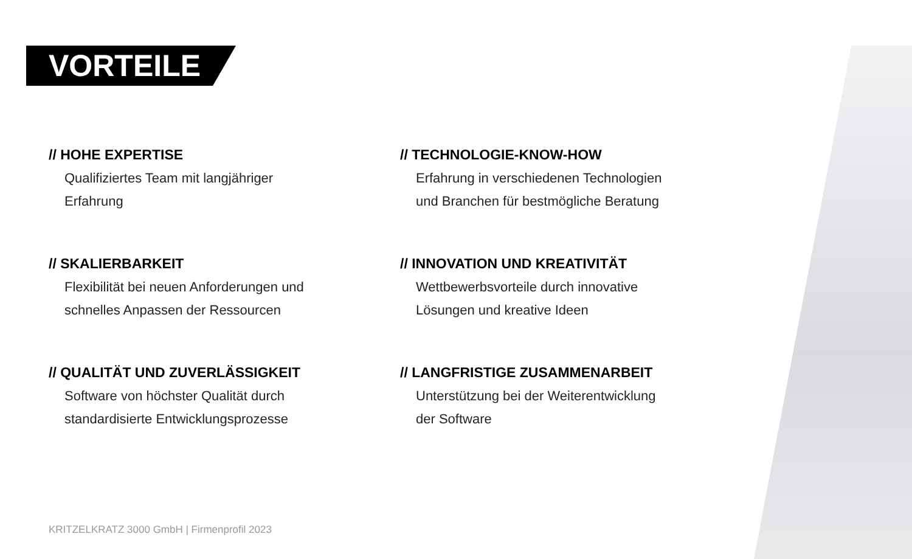VORTEILE
// HOHE EXPERTISE
Qualifiziertes Team mit langjähriger
Erfahrung
// TECHNOLOGIE-KNOW-HOW
Erfahrung in verschiedenen Technologien
und Branchen für bestmögliche Beratung
// SKALIERBARKEIT
Flexibilität bei neuen Anforderungen und
schnelles Anpassen der Ressourcen
// INNOVATION UND KREATIVITÄT
Wettbewerbsvorteile durch innovative
Lösungen und kreative Ideen
// QUALITÄT UND ZUVERLÄSSIGKEIT
Software von höchster Qualität durch
standardisierte Entwicklungsprozesse
// LANGFRISTIGE ZUSAMMENARBEIT
Unterstützung bei der Weiterentwicklung
der Software
KRITZELKRATZ 3000 GmbH | Firmenprofil 2023